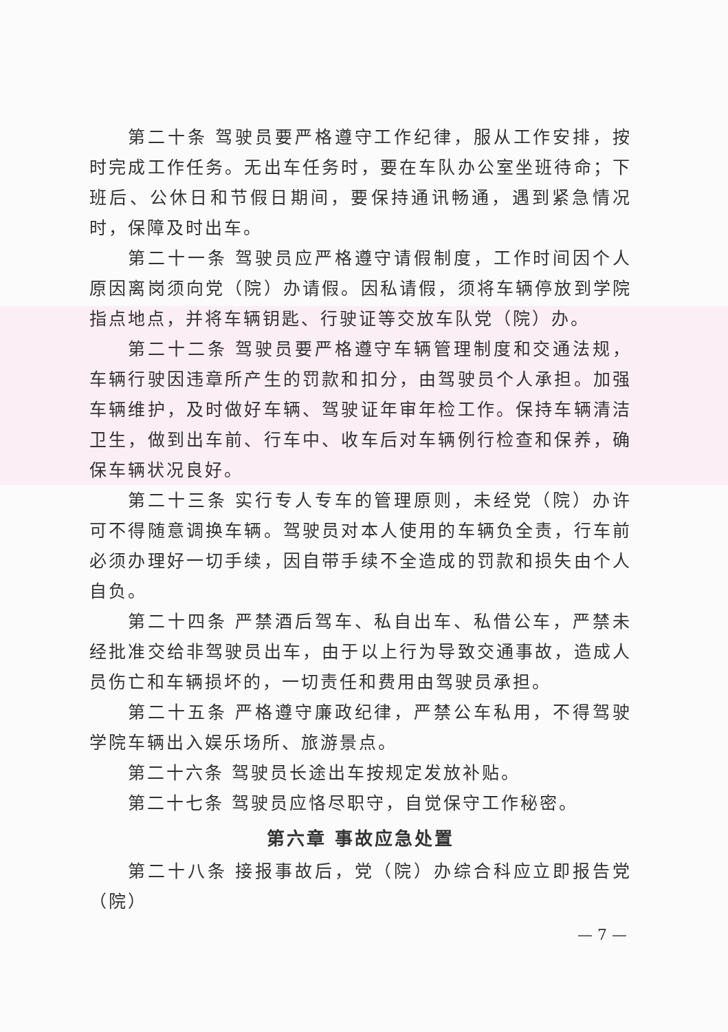第二十条 驾驶员要严格遵守工作纪律，服从工作安排，按时完成工作任务。无出车任务时，要在车队办公室坐班待命；下班后、公休日和节假日期间，要保持通讯畅通，遇到紧急情况时，保障及时出车。
第二十一条 驾驶员应严格遵守请假制度，工作时间因个人原因离岗须向党（院）办请假。因私请假，须将车辆停放到学院指点地点，并将车辆钥匙、行驶证等交放车队党（院）办。
第二十二条 驾驶员要严格遵守车辆管理制度和交通法规，车辆行驶因违章所产生的罚款和扣分，由驾驶员个人承担。加强车辆维护，及时做好车辆、驾驶证年审年检工作。保持车辆清洁卫生，做到出车前、行车中、收车后对车辆例行检查和保养，确保车辆状况良好。
第二十三条 实行专人专车的管理原则，未经党（院）办许可不得随意调换车辆。驾驶员对本人使用的车辆负全责，行车前必须办理好一切手续，因自带手续不全造成的罚款和损失由个人自负。
第二十四条 严禁酒后驾车、私自出车、私借公车，严禁未经批准交给非驾驶员出车，由于以上行为导致交通事故，造成人员伤亡和车辆损坏的，一切责任和费用由驾驶员承担。
第二十五条 严格遵守廉政纪律，严禁公车私用，不得驾驶学院车辆出入娱乐场所、旅游景点。
第二十六条 驾驶员长途出车按规定发放补贴。
第二十七条 驾驶员应恪尽职守，自觉保守工作秘密。
第六章 事故应急处置
第二十八条 接报事故后，党（院）办综合科应立即报告党（院）
— 7 —